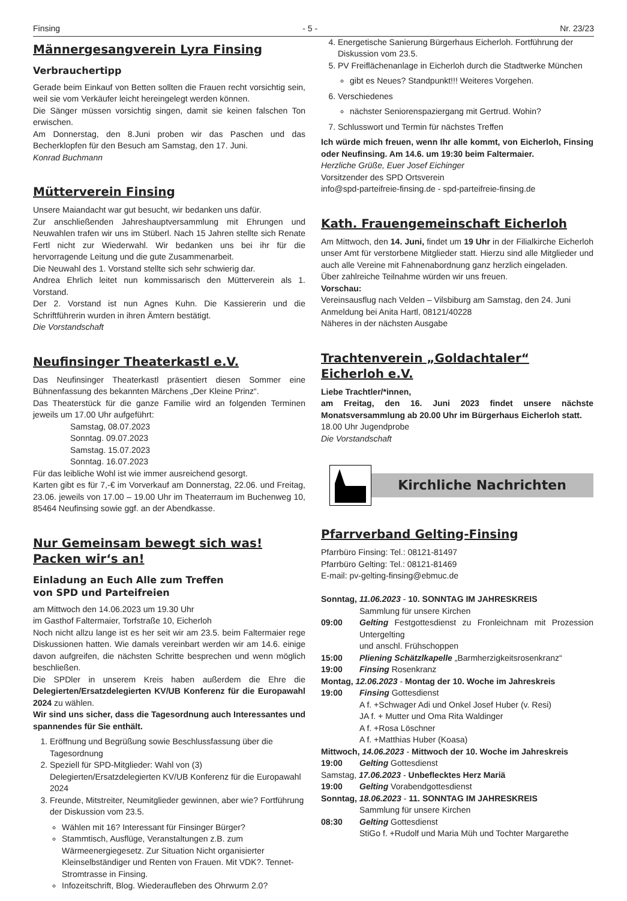Finsing - 5 - Nr. 23/23
Männergesangverein Lyra Finsing
Verbrauchertipp
Gerade beim Einkauf von Betten sollten die Frauen recht vorsichtig sein, weil sie vom Verkäufer leicht hereingelegt werden können.
Die Sänger müssen vorsichtig singen, damit sie keinen falschen Ton erwischen.
Am Donnerstag, den 8.Juni proben wir das Paschen und das Becherklopfen für den Besuch am Samstag, den 17. Juni.
Konrad Buchmann
Mütterverein Finsing
Unsere Maiandacht war gut besucht, wir bedanken uns dafür.
Zur anschließenden Jahreshauptversammlung mit Ehrungen und Neuwahlen trafen wir uns im Stüberl. Nach 15 Jahren stellte sich Renate Fertl nicht zur Wiederwahl. Wir bedanken uns bei ihr für die hervorragende Leitung und die gute Zusammenarbeit.
Die Neuwahl des 1. Vorstand stellte sich sehr schwierig dar.
Andrea Ehrlich leitet nun kommissarisch den Mütterverein als 1. Vorstand.
Der 2. Vorstand ist nun Agnes Kuhn. Die Kassiererin und die Schriftführerin wurden in ihren Ämtern bestätigt.
Die Vorstandschaft
Neufinsinger Theaterkastl e.V.
Das Neufinsinger Theaterkastl präsentiert diesen Sommer eine Bühnenfassung des bekannten Märchens „Der Kleine Prinz“.
Das Theaterstück für die ganze Familie wird an folgenden Terminen jeweils um 17.00 Uhr aufgeführt:
Samstag, 08.07.2023
Sonntag. 09.07.2023
Samstag. 15.07.2023
Sonntag. 16.07.2023
Für das leibliche Wohl ist wie immer ausreichend gesorgt.
Karten gibt es für 7,-€ im Vorverkauf am Donnerstag, 22.06. und Freitag, 23.06. jeweils von 17.00 – 19.00 Uhr im Theaterraum im Buchenweg 10, 85464 Neufinsing sowie ggf. an der Abendkasse.
Nur Gemeinsam bewegt sich was!
Packen wir‘s an!
Einladung an Euch Alle zum Treffen
von SPD und Parteifreien
am Mittwoch den 14.06.2023 um 19.30 Uhr
im Gasthof Faltermaier, Torfstraße 10, Eicherloh
Noch nicht allzu lange ist es her seit wir am 23.5. beim Faltermaier rege Diskussionen hatten. Wie damals vereinbart werden wir am 14.6. einige davon aufgreifen, die nächsten Schritte besprechen und wenn möglich beschließen.
Die SPDler in unserem Kreis haben außerdem die Ehre die Delegierten/Ersatzdelegierten KV/UB Konferenz für die Europawahl 2024 zu wählen.
Wir sind uns sicher, dass die Tagesordnung auch Interessantes und spannendes für Sie enthält.
1. Eröffnung und Begrüßung sowie Beschlussfassung über die Tagesordnung
2. Speziell für SPD-Mitglieder: Wahl von (3) Delegierten/Ersatzdelegierten KV/UB Konferenz für die Europawahl 2024
3. Freunde, Mitstreiter, Neumitglieder gewinnen, aber wie? Fortführung der Diskussion vom 23.5.
Wählen mit 16? Interessant für Finsinger Bürger?
Stammtisch, Ausflüge, Veranstaltungen z.B. zum Wärmeenergiegesetz. Zur Situation Nicht organisierter Kleinselbständiger und Renten von Frauen. Mit VDK?. Tennet-Stromtrasse in Finsing.
Infozeitschrift, Blog. Wiederaufleben des Ohrwurm 2.0?
4. Energetische Sanierung Bürgerhaus Eicherloh. Fortführung der Diskussion vom 23.5.
5. PV Freiflächenanlage in Eicherloh durch die Stadtwerke München
gibt es Neues? Standpunkt!!! Weiteres Vorgehen.
6. Verschiedenes
nächster Seniorenspaziergang mit Gertrud. Wohin?
7. Schlusswort und Termin für nächstes Treffen
Ich würde mich freuen, wenn Ihr alle kommt, von Eicherloh, Finsing oder Neufinsing. Am 14.6. um 19:30 beim Faltermaier.
Herzliche Grüße, Euer Josef Eichinger
Vorsitzender des SPD Ortsverein
info@spd-parteifreie-finsing.de - spd-parteifreie-finsing.de
Kath. Frauengemeinschaft Eicherloh
Am Mittwoch, den 14. Juni, findet um 19 Uhr in der Filialkirche Eicherloh unser Amt für verstorbene Mitglieder statt. Hierzu sind alle Mitglieder und auch alle Vereine mit Fahnenabordnung ganz herzlich eingeladen.
Über zahlreiche Teilnahme würden wir uns freuen.
Vorschau:
Vereinsausflug nach Velden – Vilsbiburg am Samstag, den 24. Juni
Anmeldung bei Anita Hartl, 08121/40228
Näheres in der nächsten Ausgabe
Trachtenverein „Goldachtaler“
Eicherloh e.V.
Liebe Trachtler/*innen,
am Freitag, den 16. Juni 2023 findet unsere nächste Monatsversammlung ab 20.00 Uhr im Bürgerhaus Eicherloh statt.
18.00 Uhr Jugendprobe
Die Vorstandschaft
Kirchliche Nachrichten
Pfarrverband Gelting-Finsing
Pfarrbüro Finsing: Tel.: 08121-81497
Pfarrbüro Gelting: Tel.: 08121-81469
E-mail: pv-gelting-finsing@ebmuc.de
Sonntag, 11.06.2023 - 10. SONNTAG IM JAHRESKREIS
Sammlung für unsere Kirchen
09:00 Gelting Festgottesdienst zu Fronleichnam mit Prozession Untergelting
und anschl. Frühschoppen
15:00 Pliening Schätzlkapelle „Barmherzigkeitsrosenkranz“
19:00 Finsing Rosenkranz
Montag, 12.06.2023 - Montag der 10. Woche im Jahreskreis
19:00 Finsing Gottesdienst
A f. +Schwager Adi und Onkel Josef Huber (v. Resi)
JA f. + Mutter und Oma Rita Waldinger
A f. +Rosa Löschner
A f. +Matthias Huber (Koasa)
Mittwoch, 14.06.2023 - Mittwoch der 10. Woche im Jahreskreis
19:00 Gelting Gottesdienst
Samstag, 17.06.2023 - Unbeflecktes Herz Mariä
19:00 Gelting Vorabendgottesdienst
Sonntag, 18.06.2023 - 11. SONNTAG IM JAHRESKREIS
Sammlung für unsere Kirchen
08:30 Gelting Gottesdienst
StiGo f. +Rudolf und Maria Müh und Tochter Margarethe